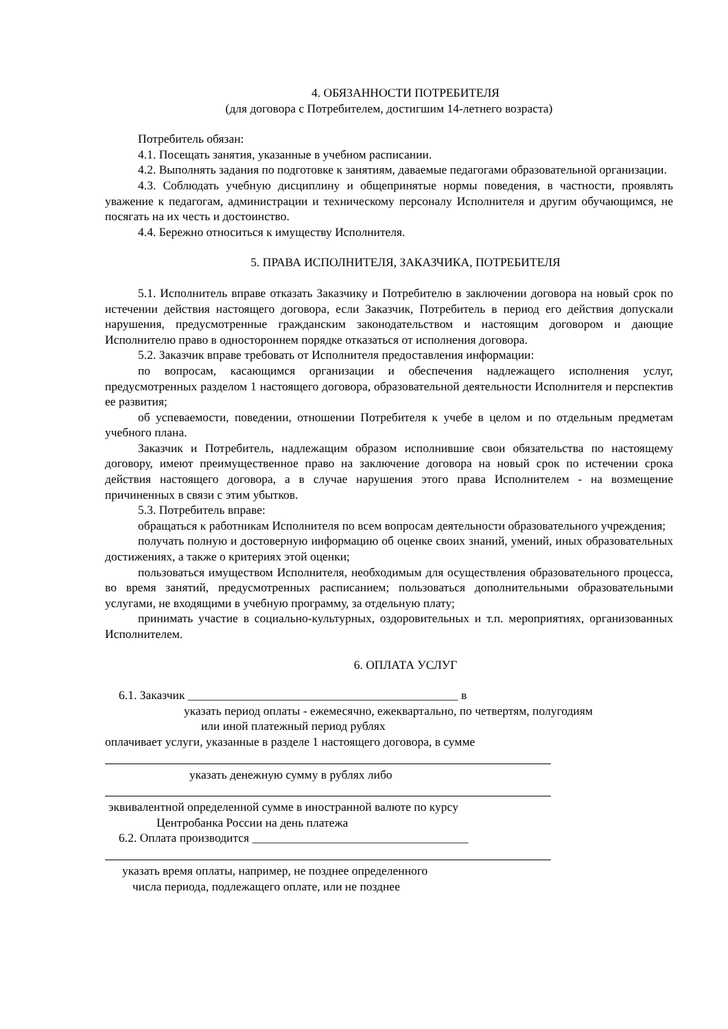4. ОБЯЗАННОСТИ ПОТРЕБИТЕЛЯ
(для договора с Потребителем, достигшим 14-летнего возраста)
Потребитель обязан:
4.1. Посещать занятия, указанные в учебном расписании.
4.2. Выполнять задания по подготовке к занятиям, даваемые педагогами образовательной организации.
4.3. Соблюдать учебную дисциплину и общепринятые нормы поведения, в частности, проявлять уважение к педагогам, администрации и техническому персоналу Исполнителя и другим обучающимся, не посягать на их честь и достоинство.
4.4. Бережно относиться к имуществу Исполнителя.
5. ПРАВА ИСПОЛНИТЕЛЯ, ЗАКАЗЧИКА, ПОТРЕБИТЕЛЯ
5.1. Исполнитель вправе отказать Заказчику и Потребителю в заключении договора на новый срок по истечении действия настоящего договора, если Заказчик, Потребитель в период его действия допускали нарушения, предусмотренные гражданским законодательством и настоящим договором и дающие Исполнителю право в одностороннем порядке отказаться от исполнения договора.
5.2. Заказчик вправе требовать от Исполнителя предоставления информации:
по вопросам, касающимся организации и обеспечения надлежащего исполнения услуг, предусмотренных разделом 1 настоящего договора, образовательной деятельности Исполнителя и перспектив ее развития;
об успеваемости, поведении, отношении Потребителя к учебе в целом и по отдельным предметам учебного плана.
Заказчик и Потребитель, надлежащим образом исполнившие свои обязательства по настоящему договору, имеют преимущественное право на заключение договора на новый срок по истечении срока действия настоящего договора, а в случае нарушения этого права Исполнителем - на возмещение причиненных в связи с этим убытков.
5.3. Потребитель вправе:
обращаться к работникам Исполнителя по всем вопросам деятельности образовательного учреждения;
получать полную и достоверную информацию об оценке своих знаний, умений, иных образовательных достижениях, а также о критериях этой оценки;
пользоваться имуществом Исполнителя, необходимым для осуществления образовательного процесса, во время занятий, предусмотренных расписанием; пользоваться дополнительными образовательными услугами, не входящими в учебную программу, за отдельную плату;
принимать участие в социально-культурных, оздоровительных и т.п. мероприятиях, организованных Исполнителем.
6. ОПЛАТА УСЛУГ
6.1. Заказчик _____________________________________________ в
указать период оплаты - ежемесячно, ежеквартально, по четвертям, полугодиям
или иной платежный период рублях
оплачивает услуги, указанные в разделе 1 настоящего договора, в сумме
указать денежную сумму в рублях либо
эквивалентной определенной сумме в иностранной валюте по курсу
Центробанка России на день платежа
6.2. Оплата производится ____________________________________
указать время оплаты, например, не позднее определенного
числа периода, подлежащего оплате, или не позднее